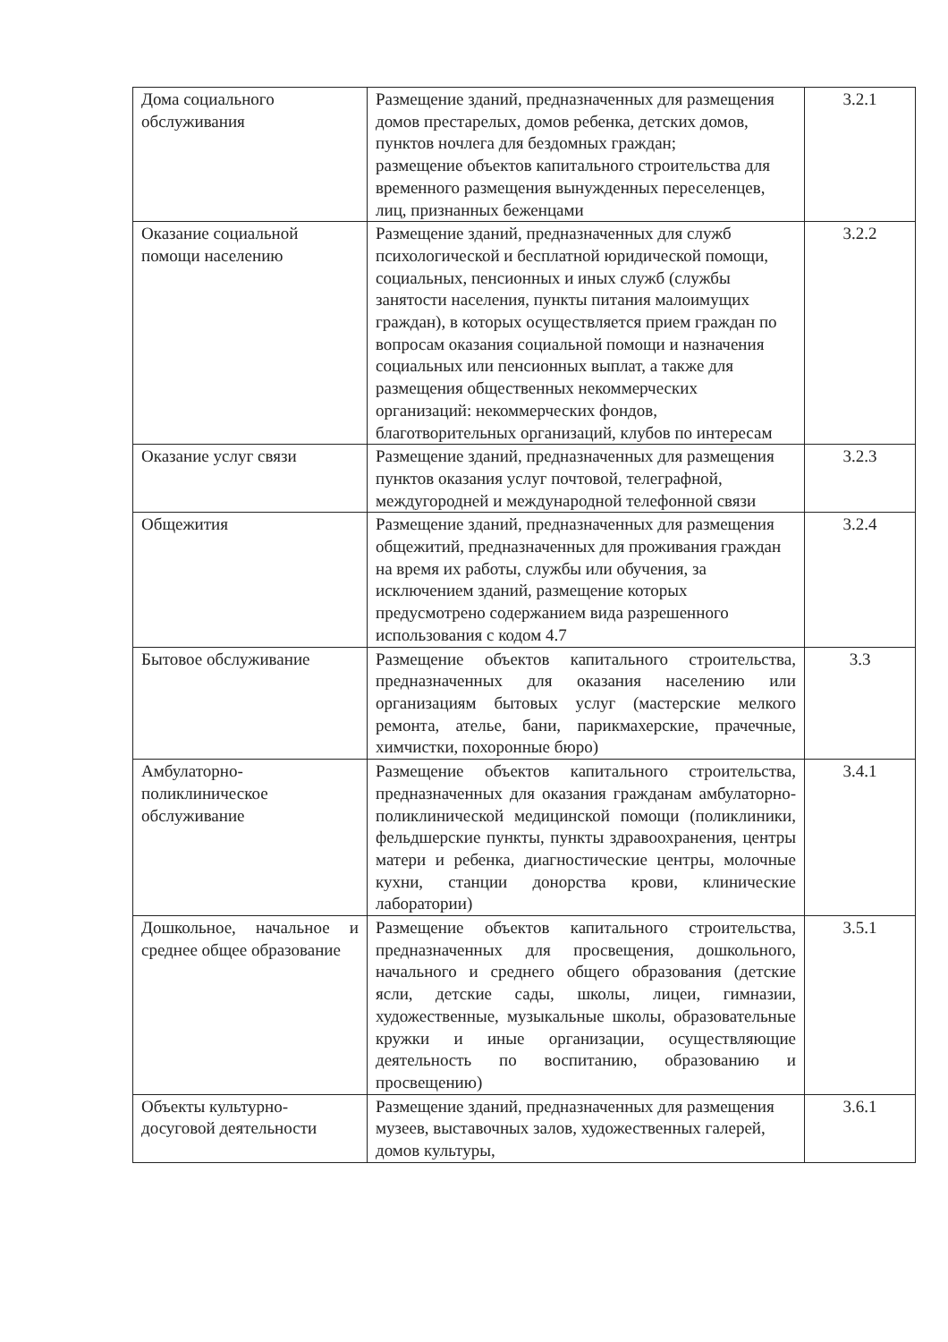| Дома социального обслуживания | Размещение зданий, предназначенных для размещения домов престарелых, домов ребенка, детских домов, пунктов ночлега для бездомных граждан; размещение объектов капитального строительства для временного размещения вынужденных переселенцев, лиц, признанных беженцами | 3.2.1 |
| Оказание социальной помощи населению | Размещение зданий, предназначенных для служб психологической и бесплатной юридической помощи, социальных, пенсионных и иных служб (службы занятости населения, пункты питания малоимущих граждан), в которых осуществляется прием граждан по вопросам оказания социальной помощи и назначения социальных или пенсионных выплат, а также для размещения общественных некоммерческих организаций: некоммерческих фондов, благотворительных организаций, клубов по интересам | 3.2.2 |
| Оказание услуг связи | Размещение зданий, предназначенных для размещения пунктов оказания услуг почтовой, телеграфной, междугородней и международной телефонной связи | 3.2.3 |
| Общежития | Размещение зданий, предназначенных для размещения общежитий, предназначенных для проживания граждан на время их работы, службы или обучения, за исключением зданий, размещение которых предусмотрено содержанием вида разрешенного использования с кодом 4.7 | 3.2.4 |
| Бытовое обслуживание | Размещение объектов капитального строительства, предназначенных для оказания населению или организациям бытовых услуг (мастерские мелкого ремонта, ателье, бани, парикмахерские, прачечные, химчистки, похоронные бюро) | 3.3 |
| Амбулаторно-поликлиническое обслуживание | Размещение объектов капитального строительства, предназначенных для оказания гражданам амбулаторно-поликлинической медицинской помощи (поликлиники, фельдшерские пункты, пункты здравоохранения, центры матери и ребенка, диагностические центры, молочные кухни, станции донорства крови, клинические лаборатории) | 3.4.1 |
| Дошкольное, начальное и среднее общее образование | Размещение объектов капитального строительства, предназначенных для просвещения, дошкольного, начального и среднего общего образования (детские ясли, детские сады, школы, лицеи, гимназии, художественные, музыкальные школы, образовательные кружки и иные организации, осуществляющие деятельность по воспитанию, образованию и просвещению) | 3.5.1 |
| Объекты культурно-досуговой деятельности | Размещение зданий, предназначенных для размещения музеев, выставочных залов, художественных галерей, домов культуры, | 3.6.1 |